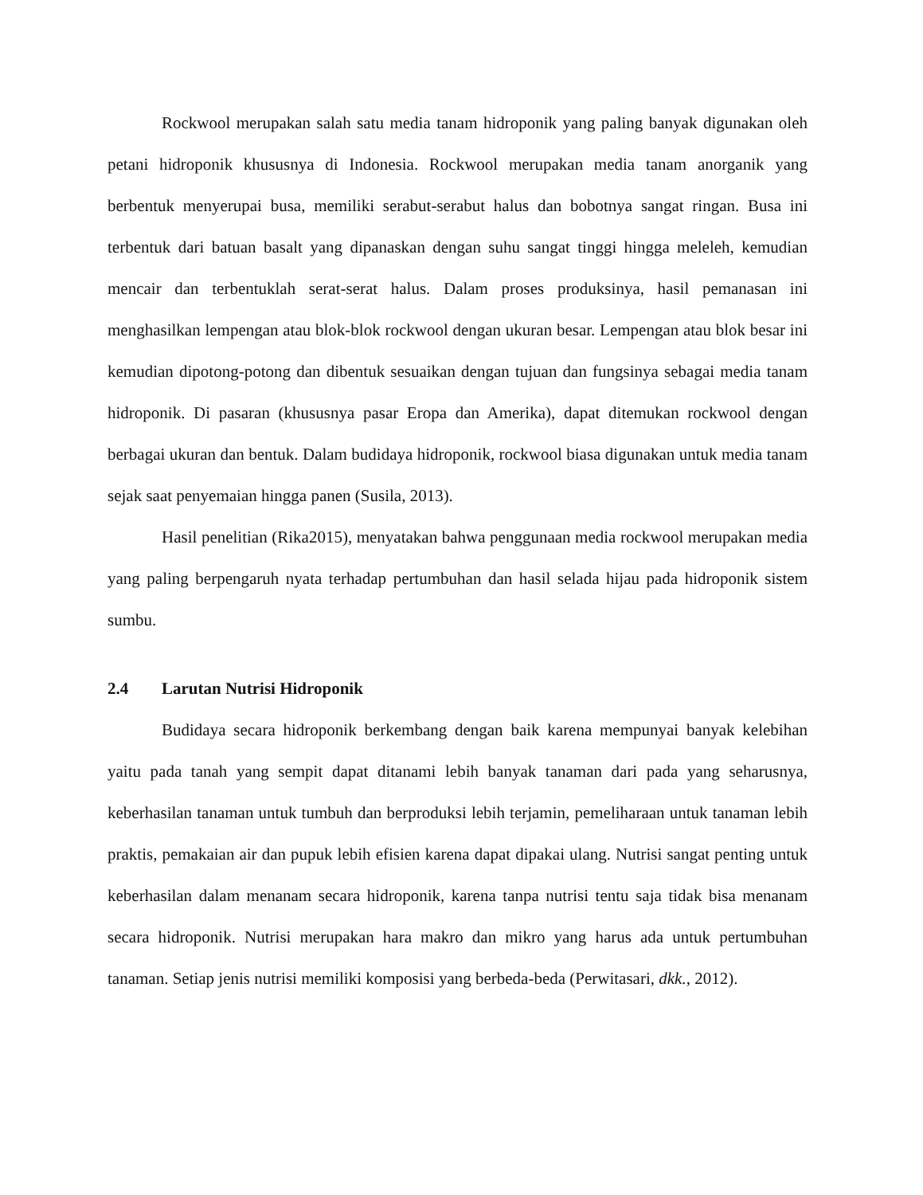Rockwool merupakan salah satu media tanam hidroponik yang paling banyak digunakan oleh petani hidroponik khususnya di Indonesia. Rockwool merupakan media tanam anorganik yang berbentuk menyerupai busa, memiliki serabut-serabut halus dan bobotnya sangat ringan. Busa ini terbentuk dari batuan basalt yang dipanaskan dengan suhu sangat tinggi hingga meleleh, kemudian mencair dan terbentuklah serat-serat halus. Dalam proses produksinya, hasil pemanasan ini menghasilkan lempengan atau blok-blok rockwool dengan ukuran besar. Lempengan atau blok besar ini kemudian dipotong-potong dan dibentuk sesuaikan dengan tujuan dan fungsinya sebagai media tanam hidroponik. Di pasaran (khususnya pasar Eropa dan Amerika), dapat ditemukan rockwool dengan berbagai ukuran dan bentuk. Dalam budidaya hidroponik, rockwool biasa digunakan untuk media tanam sejak saat penyemaian hingga panen (Susila, 2013).
Hasil penelitian (Rika2015), menyatakan bahwa penggunaan media rockwool merupakan media yang paling berpengaruh nyata terhadap pertumbuhan dan hasil selada hijau pada hidroponik sistem sumbu.
2.4 Larutan Nutrisi Hidroponik
Budidaya secara hidroponik berkembang dengan baik karena mempunyai banyak kelebihan yaitu pada tanah yang sempit dapat ditanami lebih banyak tanaman dari pada yang seharusnya, keberhasilan tanaman untuk tumbuh dan berproduksi lebih terjamin, pemeliharaan untuk tanaman lebih praktis, pemakaian air dan pupuk lebih efisien karena dapat dipakai ulang. Nutrisi sangat penting untuk keberhasilan dalam menanam secara hidroponik, karena tanpa nutrisi tentu saja tidak bisa menanam secara hidroponik. Nutrisi merupakan hara makro dan mikro yang harus ada untuk pertumbuhan tanaman. Setiap jenis nutrisi memiliki komposisi yang berbeda-beda (Perwitasari, dkk., 2012).